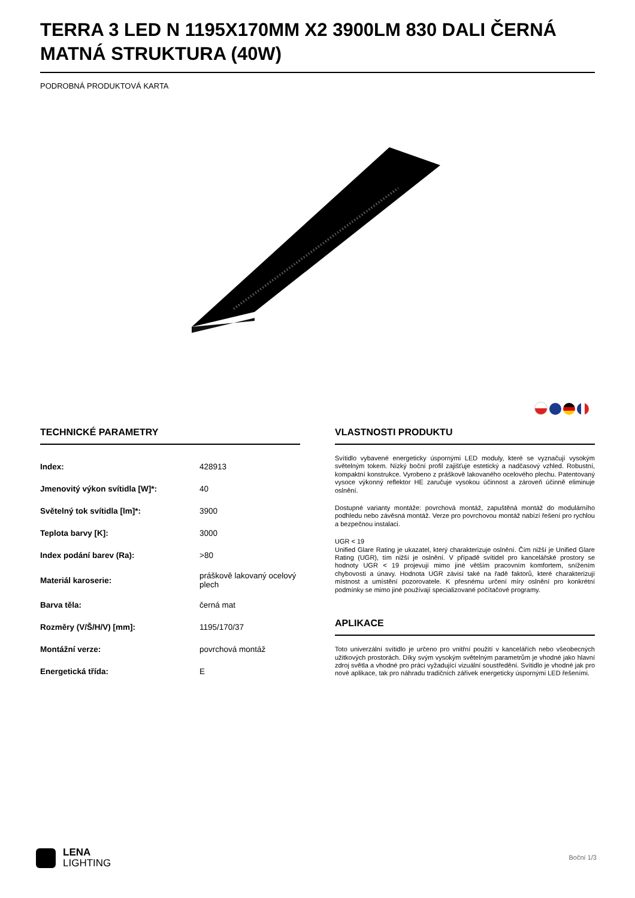TERRA 3 LED N 1195X170MM X2 3900LM 830 DALI ČERNÁ MATNÁ STRUKTURA (40W)
PODROBNÁ PRODUKTOVÁ KARTA
TECHNICKÉ PARAMETRY
| Index: | 428913 |
| Jmenovitý výkon svítidla [W]*: | 40 |
| Světelný tok svítidla [lm]*: | 3900 |
| Teplota barvy [K]: | 3000 |
| Index podání barev (Ra): | >80 |
| Materiál karoserie: | práškově lakovaný ocelový plech |
| Barva těla: | černá mat |
| Rozměry (V/Š/H/V) [mm]: | 1195/170/37 |
| Montážní verze: | povrchová montáž |
| Energetická třída: | E |
VLASTNOSTI PRODUKTU
Svítidlo vybavené energeticky úspornými LED moduly, které se vyznačují vysokým světelným tokem. Nízký boční profil zajišťuje estetický a nadčasový vzhled. Robustní, kompaktní konstrukce. Vyrobeno z práškově lakovaného ocelového plechu. Patentovaný vysoce výkonný reflektor HE zaručuje vysokou účinnost a zároveň účinně eliminuje oslnění.
Dostupné varianty montáže: povrchová montáž, zapuštěná montáž do modulárního podhledu nebo závěsná montáž. Verze pro povrchovou montáž nabízí řešení pro rychlou a bezpečnou instalaci.
UGR < 19
Unified Glare Rating je ukazatel, který charakterizuje oslnění. Čím nižší je Unified Glare Rating (UGR), tím nižší je oslnění. V případě svítidel pro kancelářské prostory se hodnoty UGR < 19 projevují mimo jiné větším pracovním komfortem, snížením chybovosti a únavy. Hodnota UGR závisí také na řadě faktorů, které charakterizují místnost a umístění pozorovatele. K přesnému určení míry oslnění pro konkrétní podmínky se mimo jiné používají specializované počítačové programy.
APLIKACE
Toto univerzální svítidlo je určeno pro vnitřní použití v kancelářích nebo všeobecných užitkových prostorách. Díky svým vysokým světelným parametrům je vhodné jako hlavní zdroj světla a vhodné pro práci vyžadující vizuální soustředění. Svítidlo je vhodné jak pro nové aplikace, tak pro náhradu tradičních zářivek energeticky úspornými LED řešeními.
LENA
LIGHTING
Boční 1/3